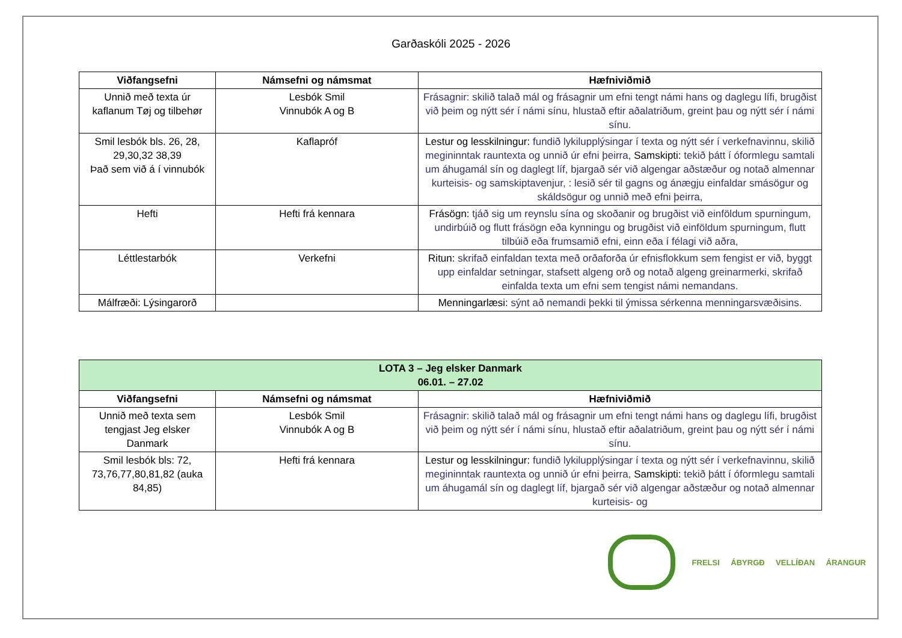Garðaskóli 2025 - 2026
| Viðfangsefni | Námsefni og námsmat | Hæfniviðmið |
| --- | --- | --- |
| Unnið með texta úr kaflanum Tøj og tilbehør | Lesbók Smil Vinnubók A og B | Frásagnir: skilið talað mál og frásagnir um efni tengt námi hans og daglegu lífi, brugðist við þeim og nýtt sér í námi sínu, hlustað eftir aðalatriðum, greint þau og nýtt sér í námi sínu. |
| Smil lesbók bls. 26, 28, 29,30,32 38,39 Það sem við á í vinnubók | Kaflapróf | Lestur og lesskilningur: fundið lykilupplýsingar í texta og nýtt sér í verkefnavinnu, skilið megininntak rauntexta og unnið úr efni þeirra, Samskipti: tekið þátt í óformlegu samtali um áhugamál sín og daglegt líf, bjargað sér við algengar aðstæður og notað almennar kurteisis- og samskiptavenjur, : lesið sér til gagns og ánægju einfaldar smásögur og skáldsögur og unnið með efni þeirra, |
| Hefti | Hefti frá kennara | Frásögn: tjáð sig um reynslu sína og skoðanir og brugðist við einföldum spurningum, undirbúið og flutt frásögn eða kynningu og brugðist við einföldum spurningum, flutt tilbúið eða frumsamið efni, einn eða í félagi við aðra, |
| Léttlestarbók | Verkefni | Ritun: skrifað einfaldan texta með orðaforða úr efnisflokkum sem fengist er við, byggt upp einfaldar setningar, stafsett algeng orð og notað algeng greinarmerki, skrifað einfalda texta um efni sem tengist námi nemandans. |
| Málfræði: Lýsingarorð | | Menningarlæsi: sýnt að nemandi þekki til ýmissa sérkenna menningarsvæðisins. |
| LOTA 3 – Jeg elsker Danmark 06.01. – 27.02 | | |
| --- | --- | --- |
| Viðfangsefni | Námsefni og námsmat | Hæfniviðmið |
| Unnið með texta sem tengjast Jeg elsker Danmark | Lesbók Smil Vinnubók A og B | Frásagnir: skilið talað mál og frásagnir um efni tengt námi hans og daglegu lífi, brugðist við þeim og nýtt sér í námi sínu, hlustað eftir aðalatriðum, greint þau og nýtt sér í námi sínu. |
| Smil lesbók bls: 72, 73,76,77,80,81,82 (auka 84,85) | Hefti frá kennara | Lestur og lesskilningur: fundið lykilupplýsingar í texta og nýtt sér í verkefnavinnu, skilið megininntak rauntexta og unnið úr efni þeirra, Samskipti: tekið þátt í óformlegu samtali um áhugamál sín og daglegt líf, bjargað sér við algengar aðstæður og notað almennar kurteisis- og |
FRELSI ÁBYRGÐ VELLÍÐAN ÁRANGUR